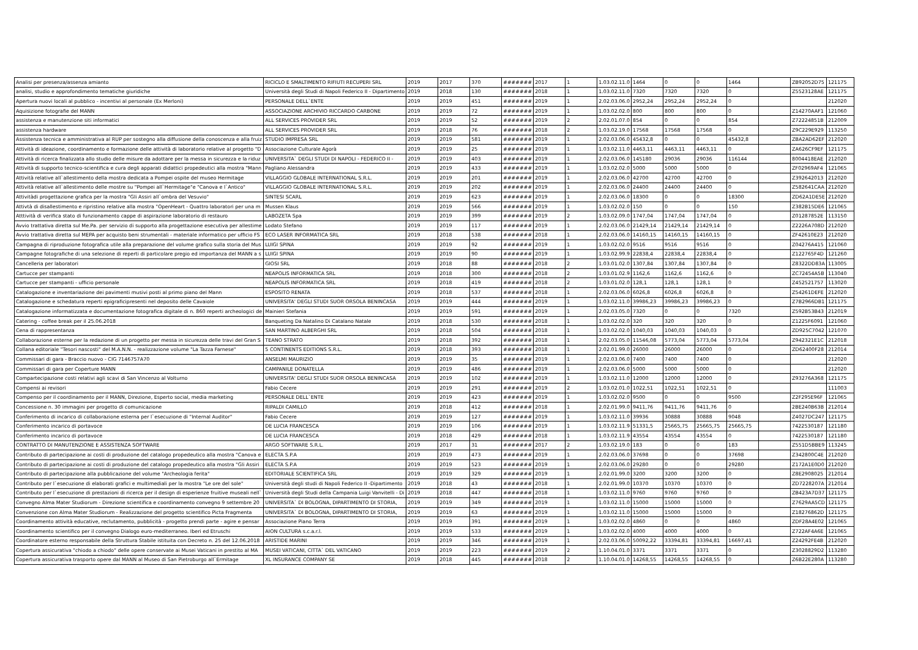| Analisi per presenza/assenza amianto | RICICLO E SMALTIMENTO RIFIUTI RECUPERI SRL | 2019 | 2017 | 370 | ####### | 2017 | 1 | 1.03.02.11.0 | 1464 | 0 | 0 | 1464 | | ZB92052D75 | 121175 |
| analisi, studio e approfondimento tematiche giuridiche | Università degli Studi di Napoli Federico II - Dipartimento | 2019 | 2018 | 130 | ####### | 2018 | 1 | 1.03.02.11.0 | 7320 | 7320 | 7320 | 0 | | Z5523128AE | 121175 |
| Apertura nuovi locali al pubblico - incentivi al personale (Ex Merloni) | PERSONALE DELL`ENTE | 2019 | 2019 | 451 | ####### | 2019 | 1 | 2.02.03.06.0 | 2952,24 | 2952,24 | 2952,24 | 0 | | | 212020 |
| Aquisizione fotografie del MANN | ASSOCIAZIONE ARCHIVIO RICCARDO CARBONE | 2019 | 2019 | 72 | ####### | 2019 | 1 | 1.03.02.02.0 | 800 | 800 | 800 | 0 | | Z14270AAF1 | 121060 |
| assistenza e manutenzione siti informatici | ALL SERVICES PROVIDER SRL | 2019 | 2019 | 52 | ####### | 2019 | 2 | 2.02.01.07.0 | 854 | 0 | 0 | 854 | | Z72224851B | 212009 |
| assistenza hardware | ALL SERVICES PROVIDER SRL | 2019 | 2018 | 76 | ####### | 2018 | 2 | 1.03.02.19.0 | 17568 | 17568 | 17568 | 0 | | Z9C229E929 | 113250 |
| Assistenza tecnica e amministrativa al RUP per sostegno alla diffusione della conoscenza e alla fruiz | STUDIO IMPRESA SRL | 2019 | 2019 | 581 | ####### | 2019 | 1 | 2.02.03.06.0 | 45432,8 | 0 | 0 | 45432,8 | | ZBA2AD62EF | 212020 |
| Attività di ideazione, coordinamento e formazione delle attività di laboratorio relative al progetto "D | Associazione Culturale Agorà | 2019 | 2019 | 25 | ####### | 2019 | 1 | 1.03.02.11.0 | 4463,11 | 4463,11 | 4463,11 | 0 | | ZA626CF9EF | 121175 |
| Attività di ricerca finalizzata allo studio delle misure da adottare per la messa in sicurezza e la riduz | UNIVERSITA` DEGLI STUDI DI NAPOLI - FEDERICO II - | 2019 | 2019 | 403 | ####### | 2019 | 1 | 2.02.03.06.0 | 145180 | 29036 | 29036 | 116144 | | 8004418EAE | 212020 |
| Attività di supporto tecnico-scientifica e cura degli apparati didattici propedeutici alla mostra "Mann | Pagliano Alessandra | 2019 | 2019 | 433 | ####### | 2019 | 1 | 1.03.02.02.0 | 5000 | 5000 | 5000 | 0 | | ZF02969AF4 | 121065 |
| Attività relative all`allestimento della mostra dedicata a Pompei ospite del museo Hermitage | VILLAGGIO GLOBALE INTERNATIONAL S.R.L. | 2019 | 2019 | 201 | ####### | 2019 | 1 | 2.02.03.06.0 | 42700 | 42700 | 42700 | 0 | | Z392642013 | 212020 |
| Attività relative all`allestimento delle mostre su "Pompei all`Hermitage"e "Canova e l`Antico" | VILLAGGIO GLOBALE INTERNATIONAL S.R.L. | 2019 | 2019 | 202 | ####### | 2019 | 1 | 2.02.03.06.0 | 24400 | 24400 | 24400 | 0 | | Z582641CAA | 212020 |
| Attivitàdi progettazione grafica per la mostra "Gli Assiri all`ombra del Vesuvio" | SINTESI SCARL | 2019 | 2019 | 623 | ####### | 2019 | 1 | 2.02.03.06.0 | 18300 | 0 | 0 | 18300 | | ZD62A1DE5E | 212020 |
| Attivtà di disallestimento e ripristino relative alla mostra "OpenHeart - Quattro laboratori per una m | Mussen Klaus | 2019 | 2019 | 566 | ####### | 2019 | 1 | 1.03.02.02.0 | 150 | 0 | 0 | 150 | | Z382B15DE6 | 121065 |
| Atttività di verifica stato di funzionamento cappe di aspirazione laboratorio di restauro | LABOZETA Spa | 2019 | 2019 | 399 | ####### | 2019 | 2 | 1.03.02.09.0 | 1747,04 | 1747,04 | 1747,04 | 0 | | Z01287852E | 113150 |
| Avvio trattativa diretta sul Me.Pa. per servizio di supporto alla progettazione esecutiva per allestime | Lodato Stefano | 2019 | 2019 | 117 | ####### | 2019 | 1 | 2.02.03.06.0 | 21429,14 | 21429,14 | 21429,14 | 0 | | Z2226A708D | 212020 |
| Avvio trattativa diretta sul MEPA per acquisto beni strumentali - materiale informatico per ufficio FS | ECO LASER INFORMATICA SRL | 2019 | 2018 | 538 | ####### | 2018 | 1 | 2.02.03.06.0 | 14160,15 | 14160,15 | 14160,15 | 0 | | ZF42610E23 | 212020 |
| Campagna di riproduzione fotografica utile alla preparazione del volume grafico sulla storia del Mus | LUIGI SPINA | 2019 | 2019 | 92 | ####### | 2019 | 1 | 1.03.02.02.0 | 9516 | 9516 | 9516 | 0 | | Z04276A415 | 121060 |
| Campagne fotografiche di una selezione di reperti di particolare pregio ed importanza del MANN a s | LUIGI SPINA | 2019 | 2019 | 90 | ####### | 2019 | 1 | 1.03.02.99.9 | 22838,4 | 22838,4 | 22838,4 | 0 | | Z122765F4D | 121260 |
| Cancelleria per laboratori | GIOSI SRL | 2019 | 2018 | 88 | ####### | 2018 | 2 | 1.03.01.02.0 | 1307,84 | 1307,84 | 1307,84 | 0 | | Z8322DD83A | 113005 |
| Cartucce per stampanti | NEAPOLIS INFORMATICA SRL | 2019 | 2018 | 300 | ####### | 2018 | 2 | 1.03.01.02.9 | 1162,6 | 1162,6 | 1162,6 | 0 | | ZC72454A5B | 113040 |
| Cartucce per stampanti - ufficio personale | NEAPOLIS INFORMATICA SRL | 2019 | 2018 | 419 | ####### | 2018 | 2 | 1.03.01.02.0 | 128,1 | 128,1 | 128,1 | 0 | | Z452521757 | 113020 |
| Catalogazione e inventariazione dei pavimenti musivi posti al primo piano del Mann | ESPOSITO RENATA | 2019 | 2018 | 537 | ####### | 2018 | 1 | 2.02.03.06.0 | 6026,8 | 6026,8 | 6026,8 | 0 | | Z54261DEFE | 212020 |
| Catalogazione e schedatura reperti epigraficipresenti nel deposito delle Cavaiole | UNIVERSITA' DEGLI STUDI SUOR ORSOLA BENINCASA | 2019 | 2019 | 444 | ####### | 2019 | 1 | 1.03.02.11.0 | 39986,23 | 39986,23 | 39986,23 | 0 | | Z7B2966DB1 | 121175 |
| Catalogazione informatizzata e documentazione fotografica digitale di n. 860 reperti archeologici de | Mainieri Stefania | 2019 | 2019 | 591 | ####### | 2019 | 1 | 2.02.03.05.0 | 7320 | 0 | 0 | 7320 | | Z592B53B43 | 212019 |
| Catering - coffee break per il 25.06.2018 | Banqueting Da Natalino Di Catalano Natale | 2019 | 2018 | 530 | ####### | 2018 | 1 | 1.03.02.02.0 | 320 | 320 | 320 | 0 | | Z1225F6091 | 121060 |
| Cena di rappresentanza | SAN MARTINO ALBERGHI SRL | 2019 | 2018 | 504 | ####### | 2018 | 1 | 1.03.02.02.0 | 1040,03 | 1040,03 | 1040,03 | 0 | | ZD925C7042 | 121070 |
| Collaborazione esterne per la redazione di un progetto per messa in sicurezza delle travi del Gran S | TEANO STRATO | 2019 | 2018 | 392 | ####### | 2018 | 1 | 2.02.03.05.0 | 11546,08 | 5773,04 | 5773,04 | 5773,04 | | Z942321E1C | 212018 |
| Collana editoriale "Tesori nascosti" del M.A.N.N. - realizzazione volume "La Tazza Farnese" | 5 CONTINENTS EDITIONS S.R.L. | 2019 | 2018 | 393 | ####### | 2018 | 1 | 2.02.01.99.0 | 26000 | 26000 | 26000 | 0 | | ZD62400F28 | 212014 |
| Commissari di gara - Braccio nuovo - CIG 7146757A70 | ANSELMI MAURIZIO | 2019 | 2019 | 35 | ####### | 2019 | 1 | 2.02.03.06.0 | 7400 | 7400 | 7400 | 0 | | | 212020 |
| Commissari di gara per Coperture MANN | CAMPANILE DONATELLA | 2019 | 2019 | 486 | ####### | 2019 | 1 | 2.02.03.06.0 | 5000 | 5000 | 5000 | 0 | | | 212020 |
| Compartecipazione costi relativi agli scavi di San Vincenzo al Volturno | UNIVERSITA' DEGLI STUDI SUOR ORSOLA BENINCASA | 2019 | 2019 | 102 | ####### | 2019 | 1 | 1.03.02.11.0 | 12000 | 12000 | 12000 | 0 | | Z93276A368 | 121175 |
| Compensi ai revisori | Fabio Cecere | 2019 | 2019 | 291 | ####### | 2019 | 2 | 1.03.02.01.0 | 1022,51 | 1022,51 | 1022,51 | 0 | | | 111003 |
| Compenso per il coordinamento per il MANN, Direzione, Esperto social, media marketing | PERSONALE DELL`ENTE | 2019 | 2019 | 423 | ####### | 2019 | 1 | 1.03.02.02.0 | 9500 | 0 | 0 | 9500 | | Z2F295E96F | 121065 |
| Concessione n. 30 immagini per progetto di comunicazione | RIPALDI CAMILLO | 2019 | 2018 | 412 | ####### | 2018 | 1 | 2.02.01.99.0 | 9411,76 | 9411,76 | 9411,76 | 0 | | 2BE240B63B | 212014 |
| Conferimento di incarico di collaborazione esterna per l`esecuzione di "Internal Auditor" | Fabio Cecere | 2019 | 2019 | 127 | ####### | 2019 | 1 | 1.03.02.11.0 | 39936 | 30888 | 30888 | 9048 | | Z4027DC247 | 121175 |
| Conferimento incarico di portavoce | DE LUCIA FRANCESCA | 2019 | 2019 | 106 | ####### | 2019 | 1 | 1.03.02.11.9 | 51331,5 | 25665,75 | 25665,75 | 25665,75 | | 7422530187 | 121180 |
| Conferimento incarico di portavoce | DE LUCIA FRANCESCA | 2019 | 2018 | 429 | ####### | 2018 | 1 | 1.03.02.11.9 | 43554 | 43554 | 43554 | 0 | | 7422530187 | 121180 |
| CONTRATTO DI MANUTENZIONE E ASSISTENZA SOFTWARE | ARGO SOFTWARE S.R.L. | 2019 | 2017 | 31 | ####### | 2017 | 2 | 1.03.02.19.0 | 183 | 0 | 0 | 183 | | Z551D5BBE9 | 113245 |
| Contributo di partecipazione ai costi di produzione del catalogo propedeutico alla mostra "Canova e | ELECTA S.P.A | 2019 | 2019 | 473 | ####### | 2019 | 1 | 2.02.03.06.0 | 37698 | 0 | 0 | 37698 | | Z342800C4E | 212020 |
| Contributo di partecipazione ai costi di produzione del catalogo propedeutico alla mostra "Gli Assiri | ELECTA S.P.A | 2019 | 2019 | 523 | ####### | 2019 | 1 | 2.02.03.06.0 | 29280 | 0 | 0 | 29280 | | Z172A1E0D0 | 212020 |
| Contributo di partecipazione alla pubblicazione del volume "Archeologia ferita" | EDITORIALE SCIENTIFICA SRL | 2019 | 2019 | 329 | ####### | 2019 | 1 | 2.02.01.99.0 | 3200 | 3200 | 3200 | 0 | | Z8E2908025 | 212014 |
| Contributo per l`esecuzione di elaborati grafici e multimediali per la mostra "Le ore del sole" | Università degli studi di Napoli Federico II -Dipartimento | 2019 | 2018 | 43 | ####### | 2018 | 1 | 2.02.01.99.0 | 10370 | 10370 | 10370 | 0 | | ZD7228207A | 212014 |
| Contributo per l`esecuzione di prestazioni di ricerca per il design di esperienze fruitive museali nell` | Università degli Studi della Campania Luigi Vanvitelli - Di | 2019 | 2018 | 447 | ####### | 2018 | 1 | 1.03.02.11.0 | 9760 | 9760 | 9760 | 0 | | ZB423A7D37 | 121175 |
| Convegno Alma Mater Studiorum - Direzione scientifica e coordinamento convegno 9 settembre 20 | UNIVERSITA` DI BOLOGNA, DIPARTIMENTO DI STORIA, | 2019 | 2019 | 349 | ####### | 2019 | 1 | 1.03.02.11.0 | 15000 | 15000 | 15000 | 0 | | Z7629AA5CD | 121175 |
| Convenzione con Alma Mater Studiorum - Realizzazione del progetto scientifico Picta Fragmenta | UNIVERSITA` DI BOLOGNA, DIPARTIMENTO DI STORIA, | 2019 | 2019 | 63 | ####### | 2019 | 1 | 1.03.02.11.0 | 15000 | 15000 | 15000 | 0 | | Z18276862D | 121175 |
| Coordinamento attività educative, reclutamento, pubblicità - progetto prendi parte - agire e pensar | Associazione Piano Terra | 2019 | 2019 | 391 | ####### | 2019 | 1 | 1.03.02.02.0 | 4860 | 0 | 0 | 4860 | | ZDF28A4E02 | 121065 |
| Coordinamento scientifico per il convegno Dialogo euro-mediterraneo. Iberi ed Etruschi | AION CULTURA s.c.a.r.l. | 2019 | 2019 | 533 | ####### | 2019 | 1 | 1.03.02.02.0 | 4000 | 4000 | 4000 | 0 | | Z722AF4A6E | 121065 |
| Coordinatore esterno responsabile della Struttura Stabile istituita con Decreto n. 25 del 12.06.2018 | ARISTIDE MARINI | 2019 | 2019 | 346 | ####### | 2019 | 1 | 2.02.03.06.0 | 50092,22 | 33394,81 | 33394,81 | 16697,41 | | Z24292FE4B | 212020 |
| Copertura assicurativa "chiodo a chiodo" delle opere conservate ai Musei Vaticani in prestito al MA | MUSEI VATICANI, CITTA` DEL VATICANO | 2019 | 2019 | 223 | ####### | 2019 | 2 | 1.10.04.01.0 | 3371 | 3371 | 3371 | 0 | | Z3028829D2 | 113280 |
| Copertura assicurativa trasporto opere dal MANN al Museo di San Pietroburgo all`Ermitage | XL INSURANCE COMPANY SE | 2019 | 2018 | 445 | ####### | 2018 | 2 | 1.10.04.01.0 | 14268,55 | 14268,55 | 14268,55 | 0 | | Z6B22E280A | 113280 |